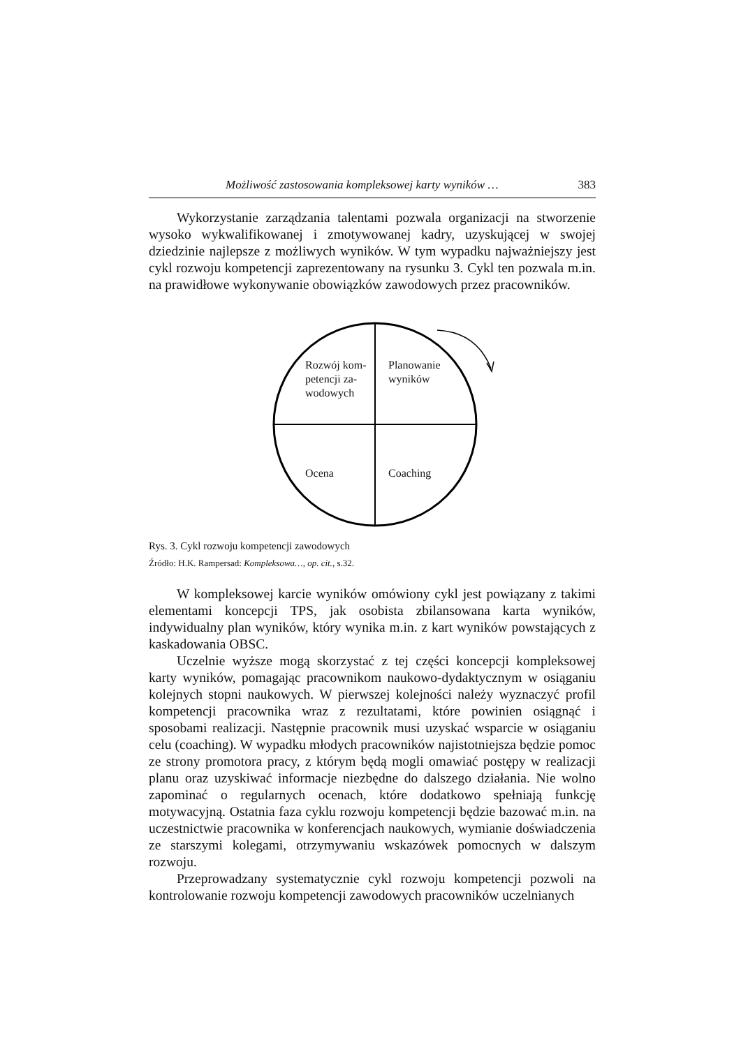Możliwość zastosowania kompleksowej karty wyników … 383
Wykorzystanie zarządzania talentami pozwala organizacji na stworzenie wysoko wykwalifikowanej i zmotywowanej kadry, uzyskującej w swojej dziedzinie najlepsze z możliwych wyników. W tym wypadku najważniejszy jest cykl rozwoju kompetencji zaprezentowany na rysunku 3. Cykl ten pozwala m.in. na prawidłowe wykonywanie obowiązków zawodowych przez pracowników.
Rozwój kom-
petencji za-
wodowych
Planowanie
wyników
Ocena Coaching
Rys. 3. Cykl rozwoju kompetencji zawodowych
Źródło: H.K. Rampersad: Kompleksowa…, op. cit., s.32.
W kompleksowej karcie wyników omówiony cykl jest powiązany z takimi elementami koncepcji TPS, jak osobista zbilansowana karta wyników, indywidualny plan wyników, który wynika m.in. z kart wyników powstających z kaskadowania OBSC.
Uczelnie wyższe mogą skorzystać z tej części koncepcji kompleksowej karty wyników, pomagając pracownikom naukowo-dydaktycznym w osiąganiu kolejnych stopni naukowych. W pierwszej kolejności należy wyznaczyć profil kompetencji pracownika wraz z rezultatami, które powinien osiągnąć i sposobami realizacji. Następnie pracownik musi uzyskać wsparcie w osiąganiu celu (coaching). W wypadku młodych pracowników najistotniejsza będzie pomoc ze strony promotora pracy, z którym będą mogli omawiać postępy w realizacji planu oraz uzyskiwać informacje niezbędne do dalszego działania. Nie wolno zapominać o regularnych ocenach, które dodatkowo spełniają funkcję motywacyjną. Ostatnia faza cyklu rozwoju kompetencji będzie bazować m.in. na uczestnictwie pracownika w konferencjach naukowych, wymianie doświadczenia ze starszymi kolegami, otrzymywaniu wskazówek pomocnych w dalszym rozwoju.
Przeprowadzany systematycznie cykl rozwoju kompetencji pozwoli na kontrolowanie rozwoju kompetencji zawodowych pracowników uczelnianych